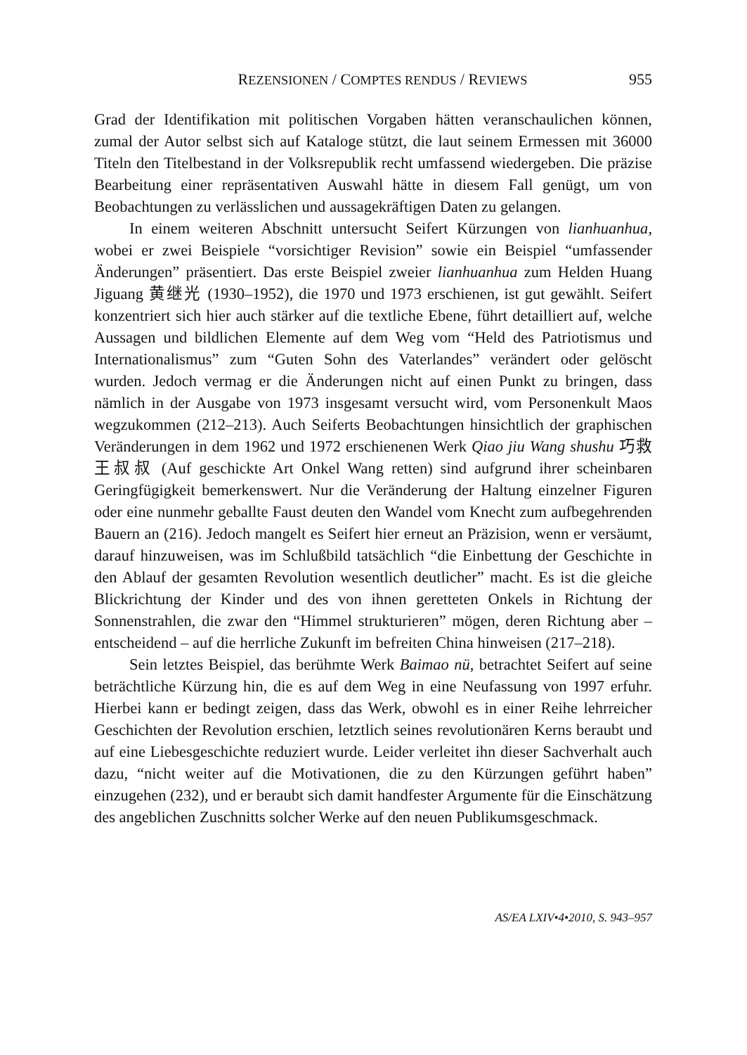REZENSIONEN / COMPTES RENDUS / REVIEWS 955
Grad der Identifikation mit politischen Vorgaben hätten veranschaulichen können, zumal der Autor selbst sich auf Kataloge stützt, die laut seinem Ermessen mit 36000 Titeln den Titelbestand in der Volksrepublik recht umfassend wiedergeben. Die präzise Bearbeitung einer repräsentativen Auswahl hätte in diesem Fall genügt, um von Beobachtungen zu verlässlichen und aussagekräftigen Daten zu gelangen.
In einem weiteren Abschnitt untersucht Seifert Kürzungen von lianhuanhua, wobei er zwei Beispiele “vorsichtiger Revision” sowie ein Beispiel “umfassender Änderungen” präsentiert. Das erste Beispiel zweier lianhuanhua zum Helden Huang Jiguang 黄继光 (1930–1952), die 1970 und 1973 erschienen, ist gut gewählt. Seifert konzentriert sich hier auch stärker auf die textliche Ebene, führt detailliert auf, welche Aussagen und bildlichen Elemente auf dem Weg vom “Held des Patriotismus und Internationalismus” zum “Guten Sohn des Vaterlandes” verändert oder gelöscht wurden. Jedoch vermag er die Änderungen nicht auf einen Punkt zu bringen, dass nämlich in der Ausgabe von 1973 insgesamt versucht wird, vom Personenkult Maos wegzukommen (212–213). Auch Seiferts Beobachtungen hinsichtlich der graphischen Veränderungen in dem 1962 und 1972 erschienenen Werk Qiao jiu Wang shushu 巧救王叔叔 (Auf geschickte Art Onkel Wang retten) sind aufgrund ihrer scheinbaren Geringfügigkeit bemerkenswert. Nur die Veränderung der Haltung einzelner Figuren oder eine nunmehr geballte Faust deuten den Wandel vom Knecht zum aufbegehrenden Bauern an (216). Jedoch mangelt es Seifert hier erneut an Präzision, wenn er versäumt, darauf hinzuweisen, was im Schlußbild tatsächlich “die Einbettung der Geschichte in den Ablauf der gesamten Revolution wesentlich deutlicher” macht. Es ist die gleiche Blickrichtung der Kinder und des von ihnen geretteten Onkels in Richtung der Sonnenstrahlen, die zwar den “Himmel strukturieren” mögen, deren Richtung aber – entscheidend – auf die herrliche Zukunft im befreiten China hinweisen (217–218).
Sein letztes Beispiel, das berühmte Werk Baimao nü, betrachtet Seifert auf seine beträchtliche Kürzung hin, die es auf dem Weg in eine Neufassung von 1997 erfuhr. Hierbei kann er bedingt zeigen, dass das Werk, obwohl es in einer Reihe lehrreicher Geschichten der Revolution erschien, letztlich seines revolutionären Kerns beraubt und auf eine Liebesgeschichte reduziert wurde. Leider verleitet ihn dieser Sachverhalt auch dazu, “nicht weiter auf die Motivationen, die zu den Kürzungen geführt haben” einzugehen (232), und er beraubt sich damit handfester Argumente für die Einschätzung des angeblichen Zuschnitts solcher Werke auf den neuen Publikumsgeschmack.
AS/EA LXIV•4•2010, S. 943–957